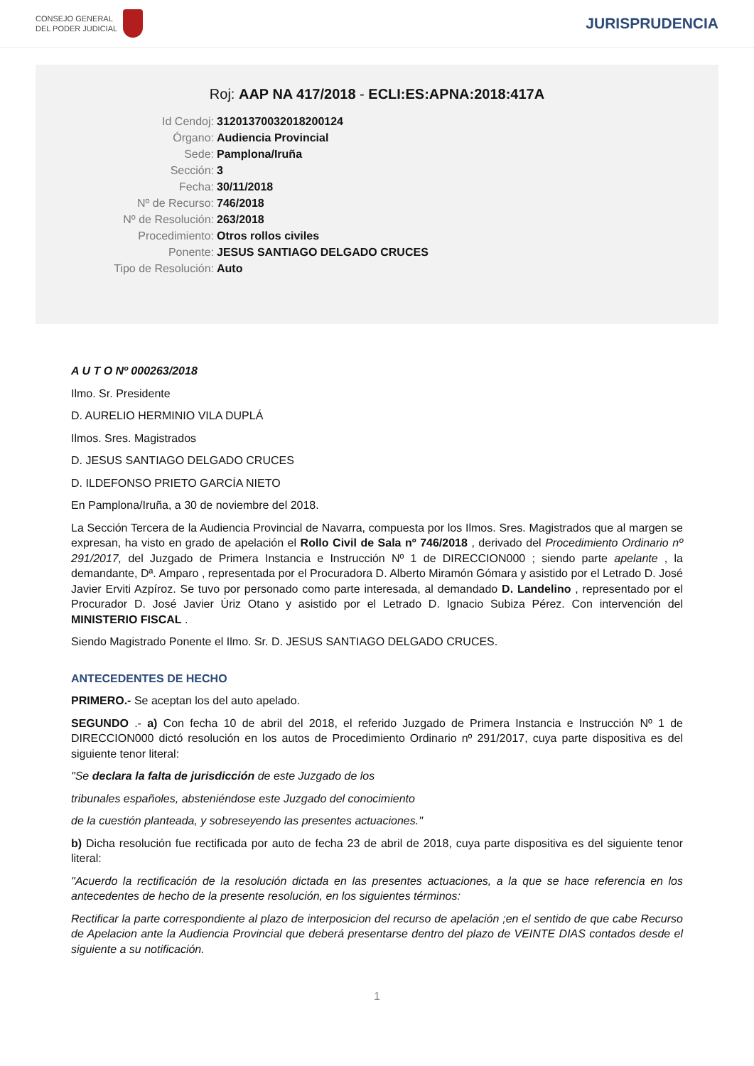CONSEJO GENERAL
DEL PODER JUDICIAL
JURISPRUDENCIA
Roj: AAP NA 417/2018 - ECLI:ES:APNA:2018:417A
Id Cendoj:
31201370032018200124
Órgano:
Audiencia Provincial
Sede:
Pamplona/Iruña
Sección:
3
Fecha:
30/11/2018
Nº de Recurso:
746/2018
Nº de Resolución:
263/2018
Procedimiento:
Otros rollos civiles
Ponente:
JESUS SANTIAGO DELGADO CRUCES
Tipo de Resolución:
Auto
A U T O Nº 000263/2018
Ilmo. Sr. Presidente
D. AURELIO HERMINIO VILA DUPLÁ
Ilmos. Sres. Magistrados
D. JESUS SANTIAGO DELGADO CRUCES
D. ILDEFONSO PRIETO GARCÍA NIETO
En Pamplona/Iruña, a 30 de noviembre del 2018.
La Sección Tercera de la Audiencia Provincial de Navarra, compuesta por los Ilmos. Sres. Magistrados que al margen se expresan, ha visto en grado de apelación el Rollo Civil de Sala nº 746/2018 , derivado del Procedimiento Ordinario nº 291/2017, del Juzgado de Primera Instancia e Instrucción Nº 1 de DIRECCION000 ; siendo parte apelante , la demandante, Dª. Amparo , representada por el Procuradora D. Alberto Miramón Gómara y asistido por el Letrado D. José Javier Erviti Azpíroz. Se tuvo por personado como parte interesada, al demandado D. Landelino , representado por el Procurador D. José Javier Úriz Otano y asistido por el Letrado D. Ignacio Subiza Pérez. Con intervención del MINISTERIO FISCAL .
Siendo Magistrado Ponente el Ilmo. Sr. D. JESUS SANTIAGO DELGADO CRUCES.
ANTECEDENTES DE HECHO
PRIMERO.- Se aceptan los del auto apelado.
SEGUNDO .- a) Con fecha 10 de abril del 2018, el referido Juzgado de Primera Instancia e Instrucción Nº 1 de DIRECCION000 dictó resolución en los autos de Procedimiento Ordinario nº 291/2017, cuya parte dispositiva es del siguiente tenor literal:
"Se declara la falta de jurisdicción de este Juzgado de los
tribunales españoles, absteniéndose este Juzgado del conocimiento
de la cuestión planteada, y sobreseyendo las presentes actuaciones."
b) Dicha resolución fue rectificada por auto de fecha 23 de abril de 2018, cuya parte dispositiva es del siguiente tenor literal:
"Acuerdo la rectificación de la resolución dictada en las presentes actuaciones, a la que se hace referencia en los antecedentes de hecho de la presente resolución, en los siguientes términos:
Rectificar la parte correspondiente al plazo de interposicion del recurso de apelación ;en el sentido de que cabe Recurso de Apelacion ante la Audiencia Provincial que deberá presentarse dentro del plazo de VEINTE DIAS contados desde el siguiente a su notificación.
1